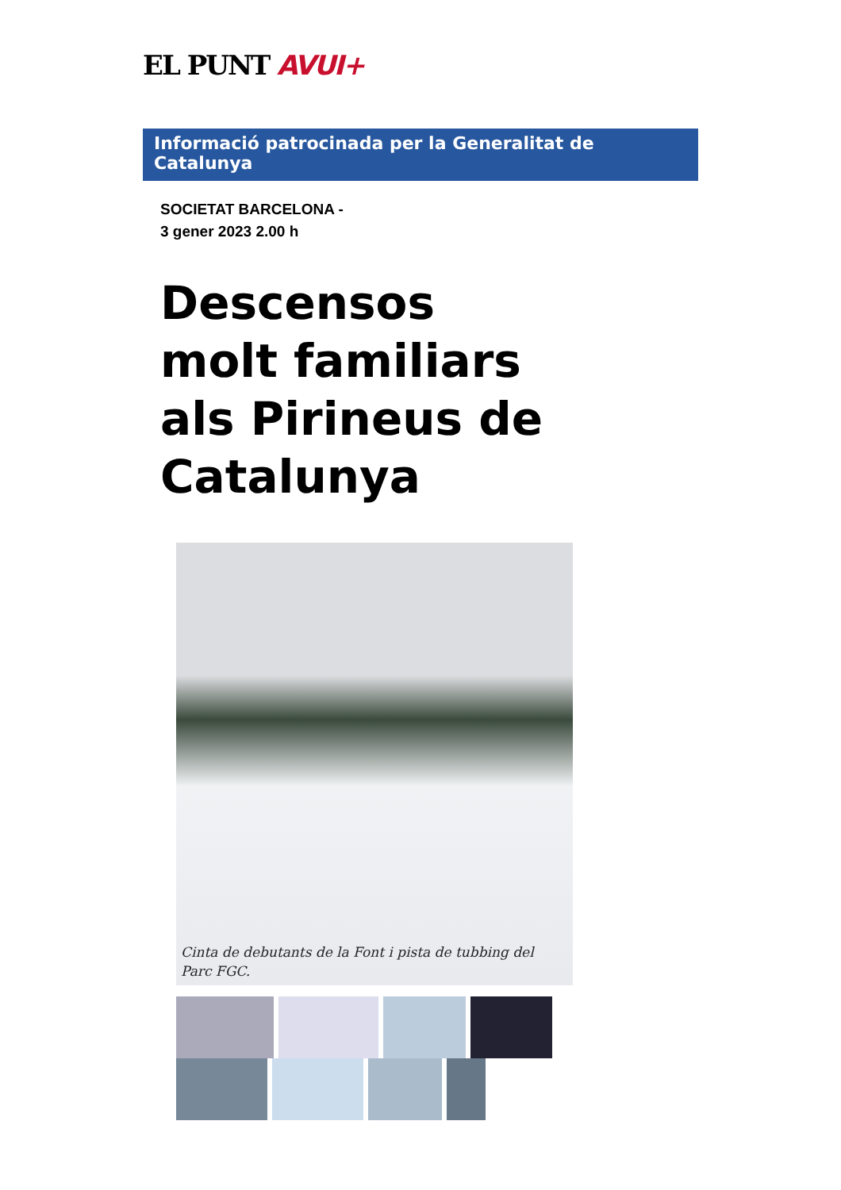EL PUNT AVUI+
Informació patrocinada per la Generalitat de Catalunya
SOCIETAT BARCELONA -
3 gener 2023 2.00 h
Descensos molt familiars als Pirineus de Catalunya
Cinta de debutants de la Font i pista de tubbing del Parc FGC.